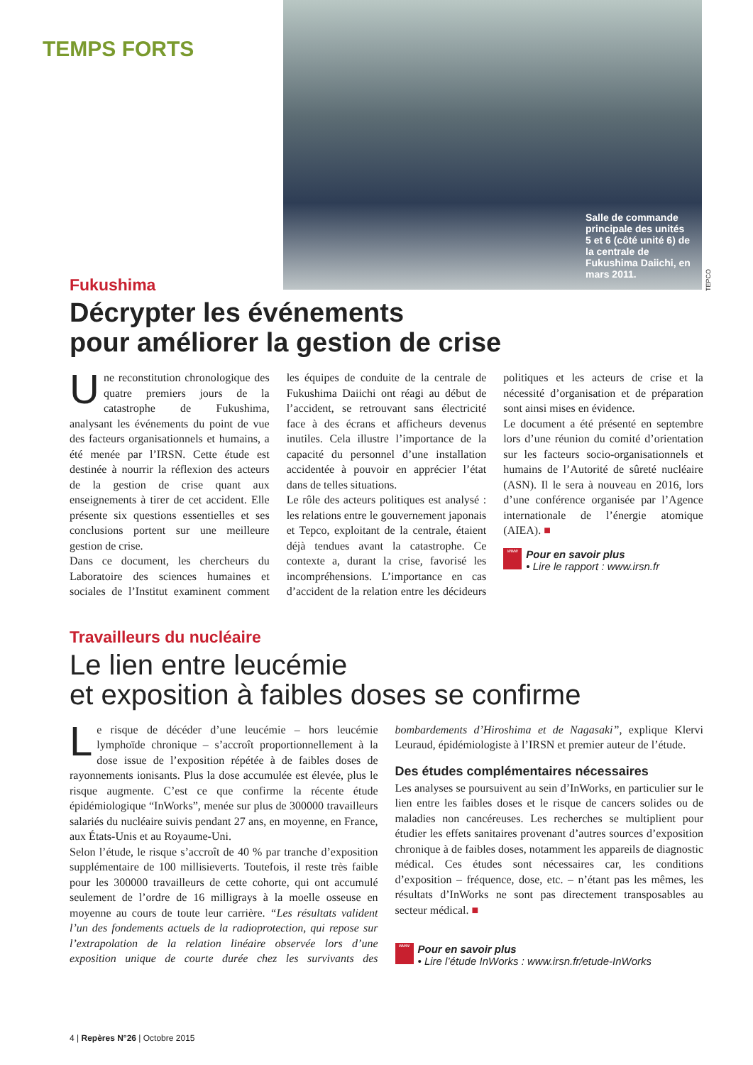TEMPS FORTS
Salle de commande principale des unités 5 et 6 (côté unité 6) de la centrale de Fukushima Daiichi, en mars 2011.
TEPCO
Fukushima
Décrypter les événements
pour améliorer la gestion de crise
Une reconstitution chronologique des quatre premiers jours de la catastrophe de Fukushima, analysant les événements du point de vue des facteurs organisationnels et humains, a été menée par l’IRSN. Cette étude est destinée à nourrir la réflexion des acteurs de la gestion de crise quant aux enseignements à tirer de cet accident. Elle présente six questions essentielles et ses conclusions portent sur une meilleure gestion de crise.
Dans ce document, les chercheurs du Laboratoire des sciences humaines et sociales de l’Institut examinent comment les équipes de conduite de la centrale de Fukushima Daiichi ont réagi au début de l’accident, se retrouvant sans électricité face à des écrans et afficheurs devenus inutiles. Cela illustre l’importance de la capacité du personnel d’une installation accidentée à pouvoir en apprécier l’état dans de telles situations.
Le rôle des acteurs politiques est analysé : les relations entre le gouvernement japonais et Tepco, exploitant de la centrale, étaient déjà tendues avant la catastrophe. Ce contexte a, durant la crise, favorisé les incompréhensions. L’importance en cas d’accident de la relation entre les décideurs politiques et les acteurs de crise et la nécessité d’organisation et de préparation sont ainsi mises en évidence.
Le document a été présenté en septembre lors d’une réunion du comité d’orientation sur les facteurs socio-organisationnels et humains de l’Autorité de sûreté nucléaire (ASN). Il le sera à nouveau en 2016, lors d’une conférence organisée par l’Agence internationale de l’énergie atomique (AIEA). ■
www
Pour en savoir plus
• Lire le rapport : www.irsn.fr
Travailleurs du nucléaire
Le lien entre leucémie
et exposition à faibles doses se confirme
Le risque de décéder d’une leucémie – hors leucémie lymphoïde chronique – s’accroît proportionnellement à la dose issue de l’exposition répétée à de faibles doses de rayonnements ionisants. Plus la dose accumulée est élevée, plus le risque augmente. C’est ce que confirme la récente étude épidémiologique “InWorks”, menée sur plus de 300000 travailleurs salariés du nucléaire suivis pendant 27 ans, en moyenne, en France, aux États-Unis et au Royaume-Uni.
Selon l’étude, le risque s’accroît de 40 % par tranche d’exposition supplémentaire de 100 millisieverts. Toutefois, il reste très faible pour les 300000 travailleurs de cette cohorte, qui ont accumulé seulement de l’ordre de 16 milligrays à la moelle osseuse en moyenne au cours de toute leur carrière. “Les résultats valident l’un des fondements actuels de la radioprotection, qui repose sur l’extrapolation de la relation linéaire observée lors d’une exposition unique de courte durée chez les survivants des bombardements d’Hiroshima et de Nagasaki”, explique Klervi Leuraud, épidémiologiste à l’IRSN et premier auteur de l’étude.
Des études complémentaires nécessaires
Les analyses se poursuivent au sein d’InWorks, en particulier sur le lien entre les faibles doses et le risque de cancers solides ou de maladies non cancéreuses. Les recherches se multiplient pour étudier les effets sanitaires provenant d’autres sources d’exposition chronique à de faibles doses, notamment les appareils de diagnostic médical. Ces études sont nécessaires car, les conditions d’exposition – fréquence, dose, etc. – n’étant pas les mêmes, les résultats d’InWorks ne sont pas directement transposables au secteur médical. ■
www
Pour en savoir plus
• Lire l’étude InWorks : www.irsn.fr/etude-InWorks
4 | Repères N°26 | Octobre 2015